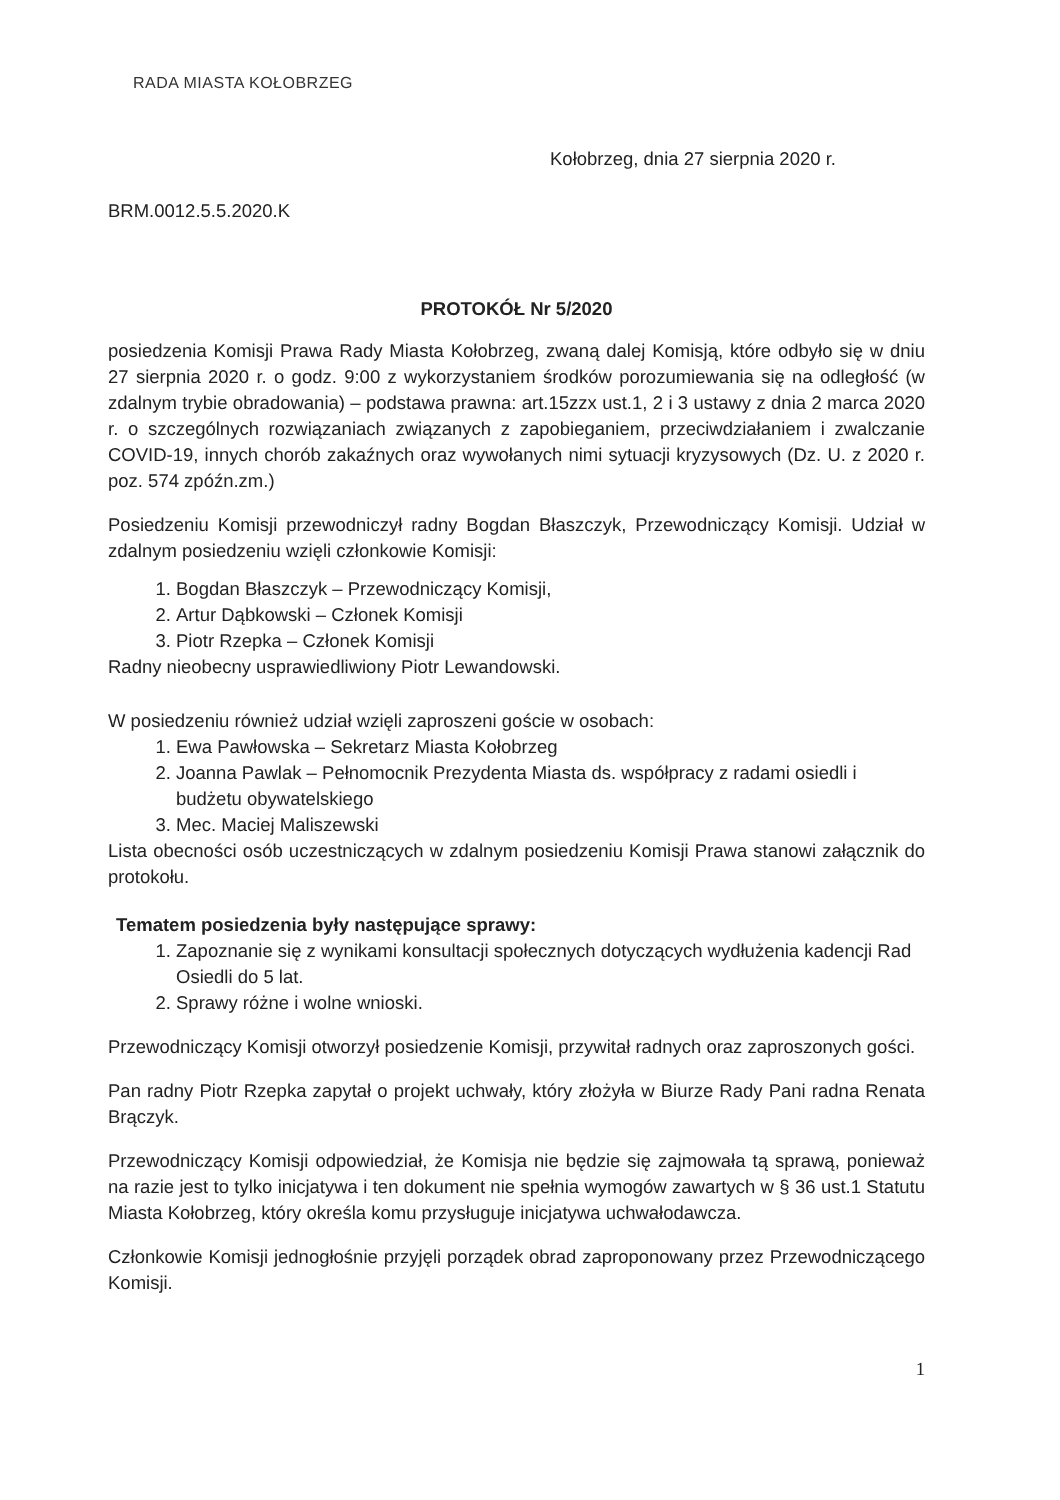RADA MIASTA KOŁOBRZEG
Kołobrzeg, dnia 27 sierpnia 2020 r.
BRM.0012.5.5.2020.K
PROTOKÓŁ Nr 5/2020
posiedzenia Komisji Prawa Rady Miasta Kołobrzeg, zwaną dalej Komisją, które odbyło się w dniu 27 sierpnia 2020 r. o godz. 9:00 z wykorzystaniem środków porozumiewania się na odległość (w zdalnym trybie obradowania) – podstawa prawna: art.15zzx ust.1, 2 i 3 ustawy z dnia 2 marca 2020 r. o szczególnych rozwiązaniach związanych z zapobieganiem, przeciwdziałaniem i zwalczanie COVID-19, innych chorób zakaźnych oraz wywołanych nimi sytuacji kryzysowych (Dz. U. z 2020 r. poz. 574 zpóźn.zm.)
Posiedzeniu Komisji przewodniczył radny Bogdan Błaszczyk, Przewodniczący Komisji. Udział w zdalnym posiedzeniu wzięli członkowie Komisji:
1. Bogdan Błaszczyk – Przewodniczący Komisji,
2. Artur Dąbkowski – Członek Komisji
3. Piotr Rzepka – Członek Komisji
Radny nieobecny usprawiedliwiony Piotr Lewandowski.
W posiedzeniu również udział wzięli zaproszeni goście w osobach:
1. Ewa Pawłowska – Sekretarz Miasta Kołobrzeg
2. Joanna Pawlak – Pełnomocnik Prezydenta Miasta ds. współpracy z radami osiedli i budżetu obywatelskiego
3. Mec. Maciej Maliszewski
Lista obecności osób uczestniczących w zdalnym posiedzeniu Komisji Prawa stanowi załącznik do protokołu.
Tematem posiedzenia były następujące sprawy:
1. Zapoznanie się z wynikami konsultacji społecznych dotyczących wydłużenia kadencji Rad Osiedli do 5 lat.
2. Sprawy różne i wolne wnioski.
Przewodniczący Komisji otworzył posiedzenie Komisji, przywitał radnych oraz zaproszonych gości.
Pan radny Piotr Rzepka zapytał o projekt uchwały, który złożyła w Biurze Rady Pani radna Renata Brączyk.
Przewodniczący Komisji odpowiedział, że Komisja nie będzie się zajmowała tą sprawą, ponieważ na razie jest to tylko inicjatywa i ten dokument nie spełnia wymogów zawartych w § 36 ust.1 Statutu Miasta Kołobrzeg, który określa komu przysługuje inicjatywa uchwałodawcza.
Członkowie Komisji jednogłośnie przyjęli porządek obrad zaproponowany przez Przewodniczącego Komisji.
1